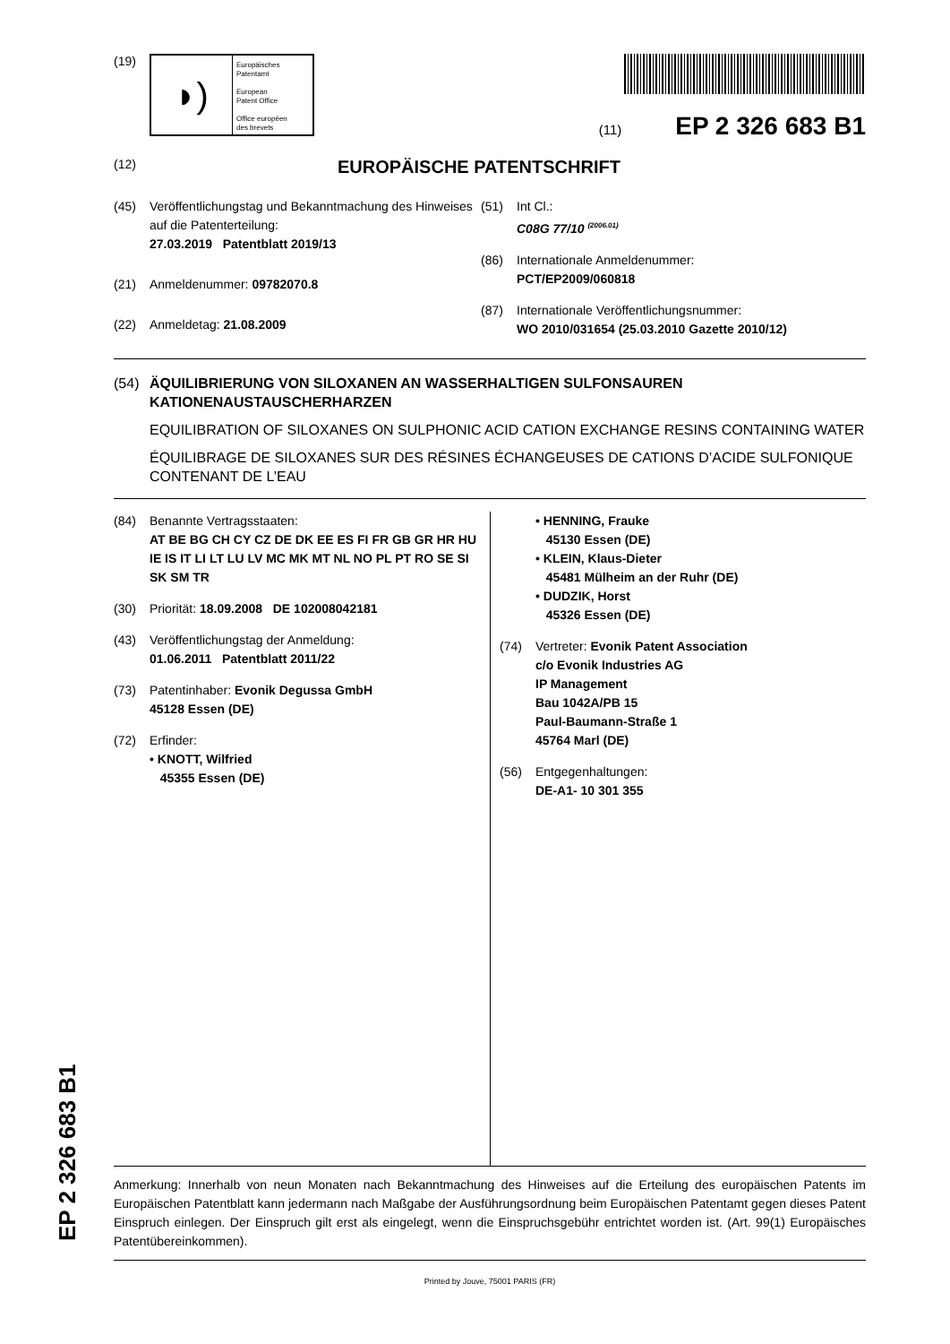(19)
◗)
Europäisches
Patentamt
European
Patent Office
Office européen
des brevets
(11) EP 2 326 683 B1
(12) EUROPÄISCHE PATENTSCHRIFT
(45) Veröffentlichungstag und Bekanntmachung des Hinweises auf die Patenterteilung:
27.03.2019 Patentblatt 2019/13
(21) Anmeldenummer: 09782070.8
(22) Anmeldetag: 21.08.2009
(51) Int Cl.:
C08G 77/10 <sup>(2006.01)</sup>
(86) Internationale Anmeldenummer:
PCT/EP2009/060818
(87) Internationale Veröffentlichungsnummer:
WO 2010/031654 (25.03.2010 Gazette 2010/12)
(54) ÄQUILIBRIERUNG VON SILOXANEN AN WASSERHALTIGEN SULFONSAUREN KATIONENAUSTAUSCHERHARZEN
EQUILIBRATION OF SILOXANES ON SULPHONIC ACID CATION EXCHANGE RESINS CONTAINING WATER
ÉQUILIBRAGE DE SILOXANES SUR DES RÉSINES ÉCHANGEUSES DE CATIONS D’ACIDE SULFONIQUE CONTENANT DE L’EAU
(84) Benannte Vertragsstaaten:
AT BE BG CH CY CZ DE DK EE ES FI FR GB GR HR HU IE IS IT LI LT LU LV MC MK MT NL NO PL PT RO SE SI SK SM TR
(30) Priorität: 18.09.2008 DE 102008042181
(43) Veröffentlichungstag der Anmeldung:
01.06.2011 Patentblatt 2011/22
(73) Patentinhaber: Evonik Degussa GmbH
45128 Essen (DE)
(72) Erfinder:
• KNOTT, Wilfried
45355 Essen (DE)
• HENNING, Frauke
45130 Essen (DE)
• KLEIN, Klaus-Dieter
45481 Mülheim an der Ruhr (DE)
• DUDZIK, Horst
45326 Essen (DE)
(74) Vertreter: Evonik Patent Association
c/o Evonik Industries AG
IP Management
Bau 1042A/PB 15
Paul-Baumann-Straße 1
45764 Marl (DE)
(56) Entgegenhaltungen:
DE-A1- 10 301 355
Anmerkung: Innerhalb von neun Monaten nach Bekanntmachung des Hinweises auf die Erteilung des europäischen Patents im Europäischen Patentblatt kann jedermann nach Maßgabe der Ausführungsordnung beim Europäischen Patentamt gegen dieses Patent Einspruch einlegen. Der Einspruch gilt erst als eingelegt, wenn die Einspruchsgebühr entrichtet worden ist. (Art. 99(1) Europäisches Patentübereinkommen).
Printed by Jouve, 75001 PARIS (FR)
EP 2 326 683 B1